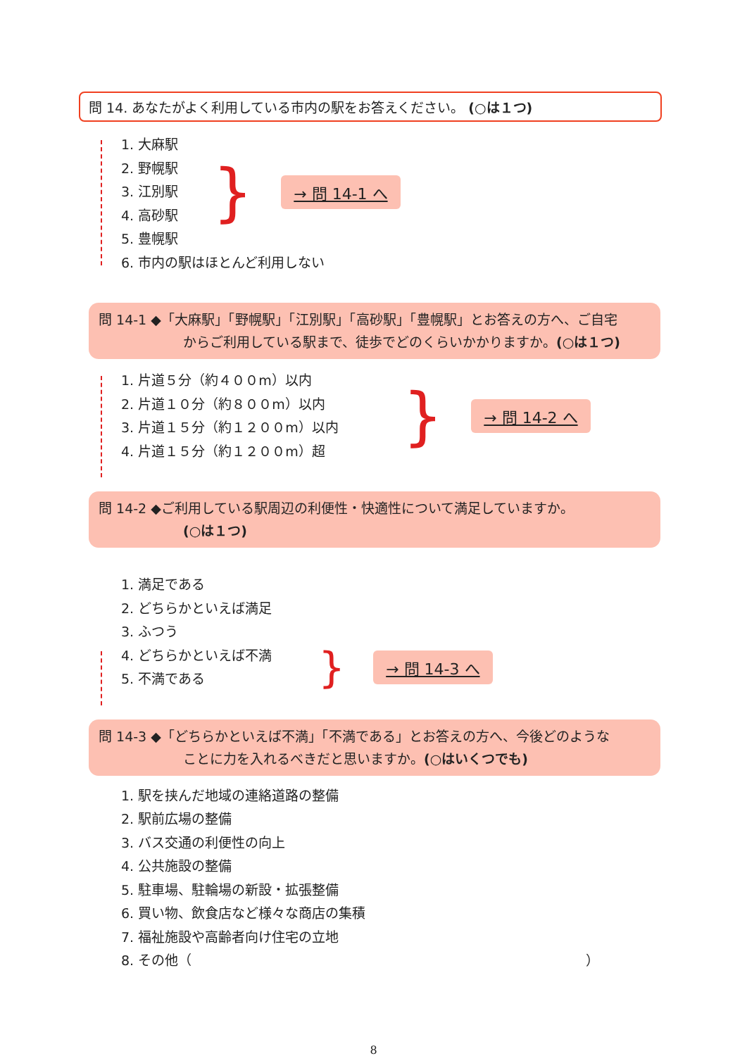問 14. あなたがよく利用している市内の駅をお答えください。 (○は１つ)
1. 大麻駅
2. 野幌駅
3. 江別駅
4. 高砂駅
5. 豊幌駅
} → 問 14-1 へ
6. 市内の駅はほとんど利用しない
問 14-1 ◆「大麻駅」「野幌駅」「江別駅」「高砂駅」「豊幌駅」とお答えの方へ、ご自宅
からご利用している駅まで、徒歩でどのくらいかかりますか。(○は１つ)
1. 片道５分（約４００m）以内
2. 片道１０分（約８００m）以内
3. 片道１５分（約１２００m）以内
4. 片道１５分（約１２００m）超
} → 問 14-2 へ
問 14-2 ◆ご利用している駅周辺の利便性・快適性について満足していますか。
(○は１つ)
1. 満足である
2. どちらかといえば満足
3. ふつう
4. どちらかといえば不満
5. 不満である
} → 問 14-3 へ
問 14-3 ◆「どちらかといえば不満」「不満である」とお答えの方へ、今後どのような
ことに力を入れるべきだと思いますか。(○はいくつでも)
1. 駅を挟んだ地域の連絡道路の整備
2. 駅前広場の整備
3. バス交通の利便性の向上
4. 公共施設の整備
5. 駐車場、駐輪場の新設・拡張整備
6. 買い物、飲食店など様々な商店の集積
7. 福祉施設や高齢者向け住宅の立地
8. その他（ ）
8